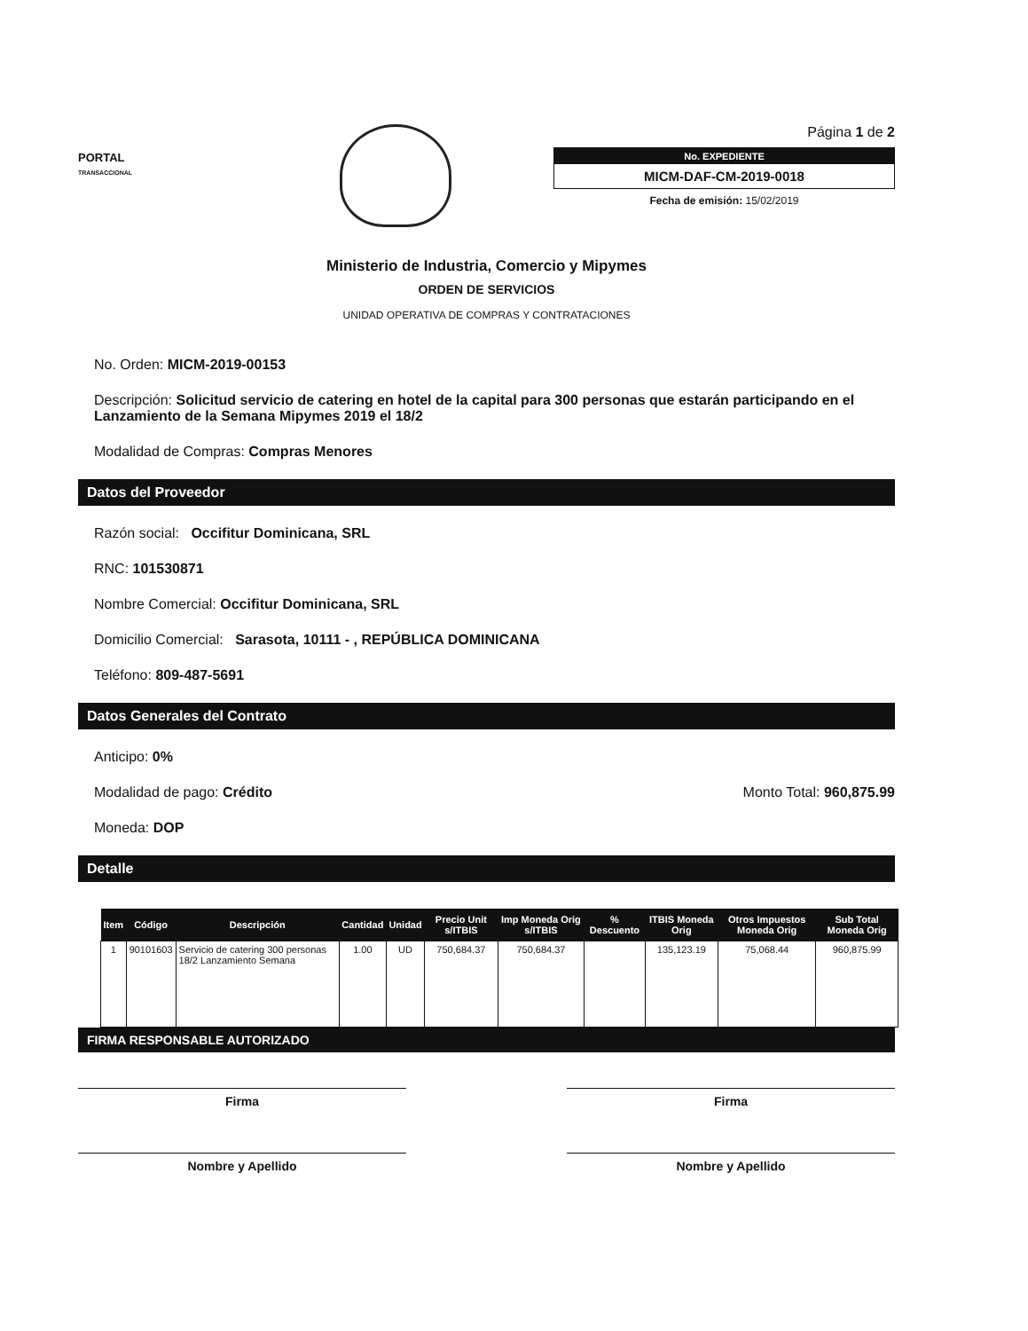PORTAL
TRANSACCIONAL
Página 1 de 2
No. EXPEDIENTE
MICM-DAF-CM-2019-0018
Fecha de emisión: 15/02/2019
Ministerio de Industria, Comercio y Mipymes
ORDEN DE SERVICIOS
UNIDAD OPERATIVA DE COMPRAS Y CONTRATACIONES
No. Orden: MICM-2019-00153
Descripción: Solicitud servicio de catering en hotel de la capital para 300 personas que estarán participando en el Lanzamiento de la Semana Mipymes 2019 el 18/2
Modalidad de Compras: Compras Menores
Datos del Proveedor
Razón social: Occifitur Dominicana, SRL
RNC: 101530871
Nombre Comercial: Occifitur Dominicana, SRL
Domicilio Comercial: Sarasota, 10111 - , REPÚBLICA DOMINICANA
Teléfono: 809-487-5691
Datos Generales del Contrato
Anticipo: 0%
Modalidad de pago: Crédito Monto Total: 960,875.99
Moneda: DOP
Detalle
| Item | Código | Descripción | Cantidad | Unidad | Precio Unit s/ITBIS | Imp Moneda Orig s/ITBIS | % Descuento | ITBIS Moneda Orig | Otros Impuestos Moneda Orig | Sub Total Moneda Orig |
| --- | --- | --- | --- | --- | --- | --- | --- | --- | --- | --- |
| 1 | 90101603 | Servicio de catering 300 personas 18/2 Lanzamiento Semana | 1.00 | UD | 750,684.37 | 750,684.37 | | 135,123.19 | 75,068.44 | 960,875.99 |
FIRMA RESPONSABLE AUTORIZADO
Firma
Nombre y Apellido
Firma
Nombre y Apellido